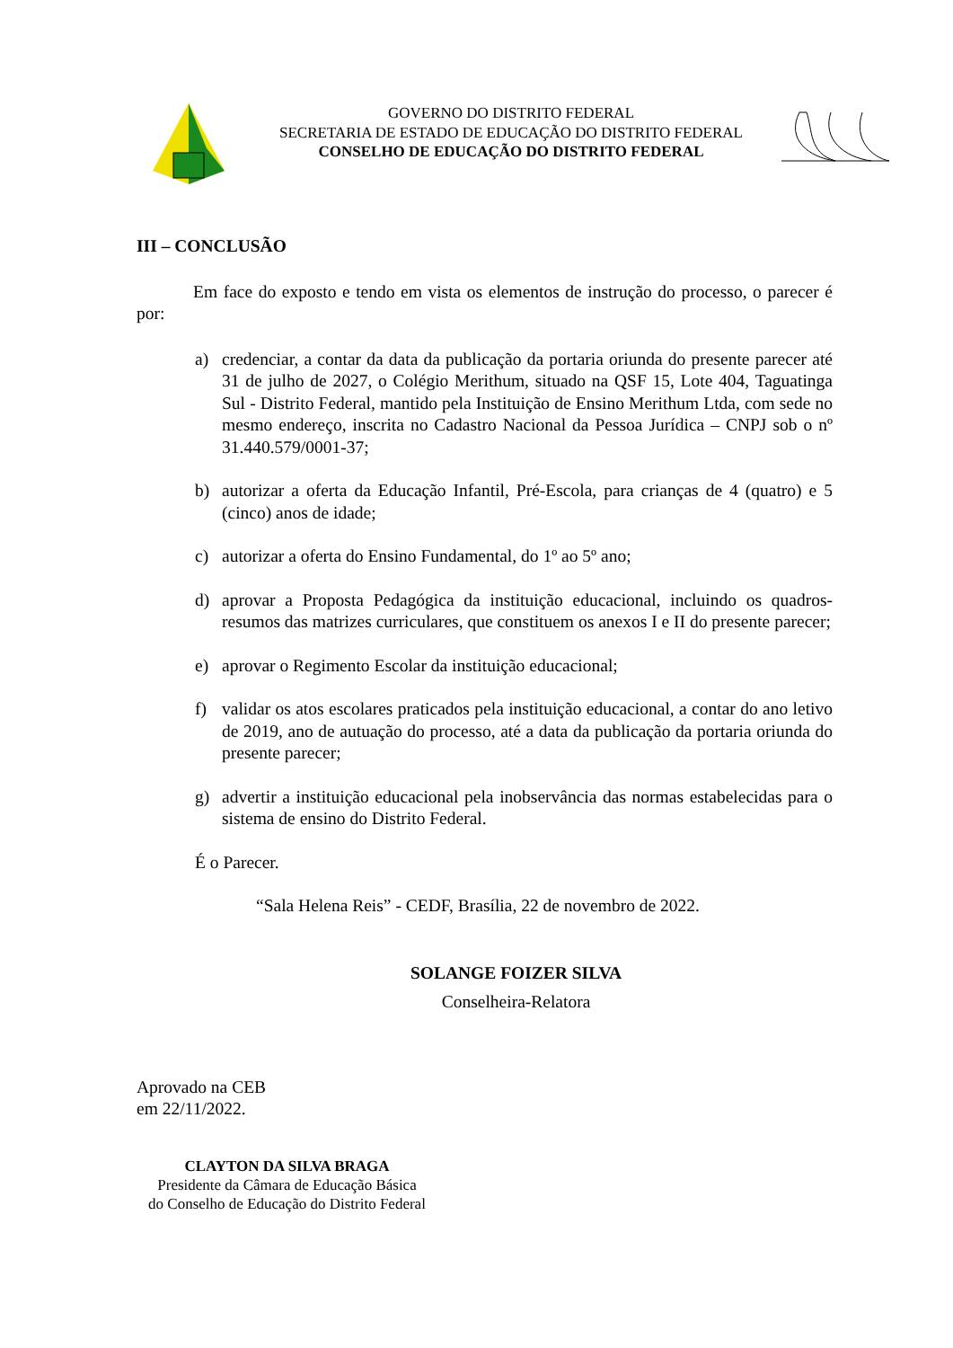GOVERNO DO DISTRITO FEDERAL
SECRETARIA DE ESTADO DE EDUCAÇÃO DO DISTRITO FEDERAL
CONSELHO DE EDUCAÇÃO DO DISTRITO FEDERAL
III – CONCLUSÃO
Em face do exposto e tendo em vista os elementos de instrução do processo, o parecer é por:
a) credenciar, a contar da data da publicação da portaria oriunda do presente parecer até 31 de julho de 2027, o Colégio Merithum, situado na QSF 15, Lote 404, Taguatinga Sul - Distrito Federal, mantido pela Instituição de Ensino Merithum Ltda, com sede no mesmo endereço, inscrita no Cadastro Nacional da Pessoa Jurídica – CNPJ sob o nº 31.440.579/0001-37;
b) autorizar a oferta da Educação Infantil, Pré-Escola, para crianças de 4 (quatro) e 5 (cinco) anos de idade;
c) autorizar a oferta do Ensino Fundamental, do 1º ao 5º ano;
d) aprovar a Proposta Pedagógica da instituição educacional, incluindo os quadros-resumos das matrizes curriculares, que constituem os anexos I e II do presente parecer;
e) aprovar o Regimento Escolar da instituição educacional;
f) validar os atos escolares praticados pela instituição educacional, a contar do ano letivo de 2019, ano de autuação do processo, até a data da publicação da portaria oriunda do presente parecer;
g) advertir a instituição educacional pela inobservância das normas estabelecidas para o sistema de ensino do Distrito Federal.
É o Parecer.
“Sala Helena Reis” - CEDF, Brasília, 22 de novembro de 2022.
SOLANGE FOIZER SILVA
Conselheira-Relatora
Aprovado na CEB
em 22/11/2022.
CLAYTON DA SILVA BRAGA
Presidente da Câmara de Educação Básica
do Conselho de Educação do Distrito Federal